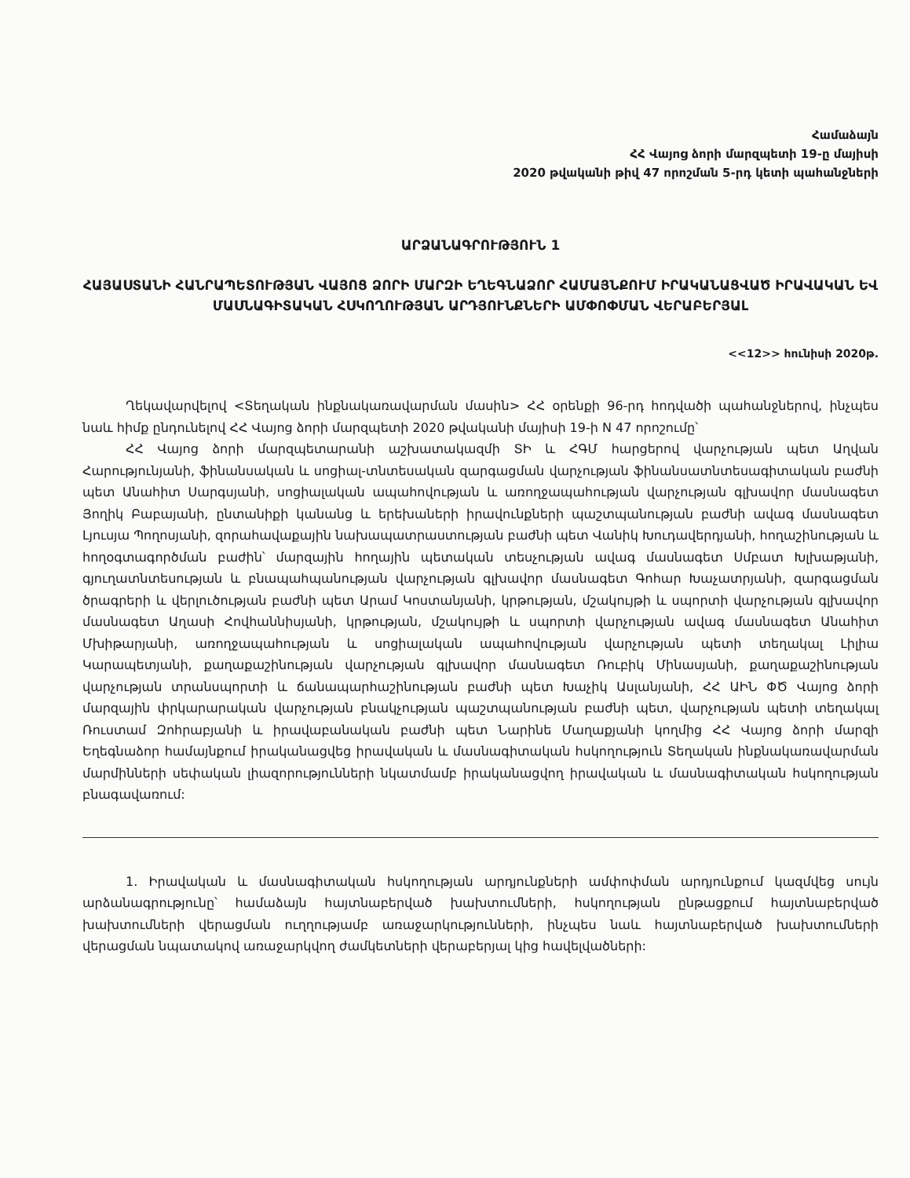Համաձայն
ՀՀ Վայոց ձորի մարզպետի 19-ը մայիսի
2020 թվականի թիվ 47 որոշման 5-րդ կետի պահանջների
ԱՐՁԱՆԱԳՐՈՒԹՅՈՒՆ 1
ՀԱՅԱՍՏԱՆԻ ՀԱՆՐԱՊԵՏՈՒԹՅԱՆ ՎԱՅՈՑ ՁՈՐԻ ՄԱՐԶԻ ԵՂԵԳՆԱՁՈՐ ՀԱՄԱՅՆՔՈՒՄ ԻՐԱԿԱՆԱՑՎԱԾ ԻՐԱՎԱԿԱՆ ԵՎ ՄԱՍՆԱԳԻՏԱԿԱՆ ՀՍԿՈՂՈՒԹՅԱՆ ԱՐԴՅՈՒՆՔՆԵՐԻ ԱՄՓՈՓՄԱՆ ՎԵՐԱԲԵՐՅԱԼ
<<12>> հունիսի 2020թ.
Ղեկավարվելով <Տեղական ինքնակառավարման մասին> ՀՀ օրենքի 96-րդ հոդվածի պահանջներով, ինչպես նաև հիմք ընդունելով ՀՀ Վայոց ձորի մարզպետի 2020 թվականի մայիսի 19-ի N 47 որոշումը՝
ՀՀ Վայոց ձորի մարզպետարանի աշխատակազմի ՏԻ և ՀԳՄ հարցերով վարչության պետ Աղվան Հարությունյանի, ֆինանսական և սոցիալ-տնտեսական զարգացման վարչության ֆինանսատնտեսագիտական բաժնի պետ Անահիտ Սարգսյանի, սոցիալական ապահովության և առողջապահության վարչության գլխավոր մասնագետ Յողիկ Բաբայանի, ընտանիքի կանանց և երեխաների իրավունքների պաշտպանության բաժնի ավագ մասնագետ Լյուսյա Պողոսյանի, զորահավաքային նախապատրաստության բաժնի պետ Վանիկ Խուդավերդյանի, հողաշինության և հողօգտագործման բաժին՝ մարզային հողային պետական տեսչության ավագ մասնագետ Սմբատ Խլխաթյանի, գյուղատնտեսության և բնապահպանության վարչության գլխավոր մասնագետ Գոհար Խաչատրյանի, զարգացման ծրագրերի և վերլուծության բաժնի պետ Արամ Կոստանյանի, կրթության, մշակույթի և սպորտի վարչության գլխավոր մասնագետ Աղասի Հովհաննիսյանի, կրթության, մշակույթի և սպորտի վարչության ավագ մասնագետ Անահիտ Մխիթարյանի, առողջապահության և սոցիալական ապահովության վարչության պետի տեղակալ Լիլիա Կարապետյանի, քաղաքաշինության վարչության գլխավոր մասնագետ Ռուբիկ Մինասյանի, քաղաքաշինության վարչության տրանսպորտի և ճանապարհաշինության բաժնի պետ Խաչիկ Ասլանյանի, ՀՀ ԱԻՆ ՓԾ Վայոց ձորի մարզային փրկարարական վարչության բնակչության պաշտպանության բաժնի պետ, վարչության պետի տեղակալ Ռուստամ Զոհրաբյանի և իրավաբանական բաժնի պետ Նարինե Մաղաքյանի կողմից ՀՀ Վայոց ձորի մարզի Եղեգնաձոր համայնքում իրականացվեց իրավական և մասնագիտական հսկողություն Տեղական ինքնակառավարման մարմինների սեփական լիազորությունների նկատմամբ իրականացվող իրավական և մասնագիտական հսկողության բնագավառում:
1. Իրավական և մասնագիտական հսկողության արդյունքների ամփոփման արդյունքում կազմվեց սույն արձանագրությունը՝ համաձայն հայտնաբերված խախտումների, հսկողության ընթացքում հայտնաբերված խախտումների վերացման ուղղությամբ առաջարկությունների, ինչպես նաև հայտնաբերված խախտումների վերացման նպատակով առաջարկվող ժամկետների վերաբերյալ կից հավելվածների: